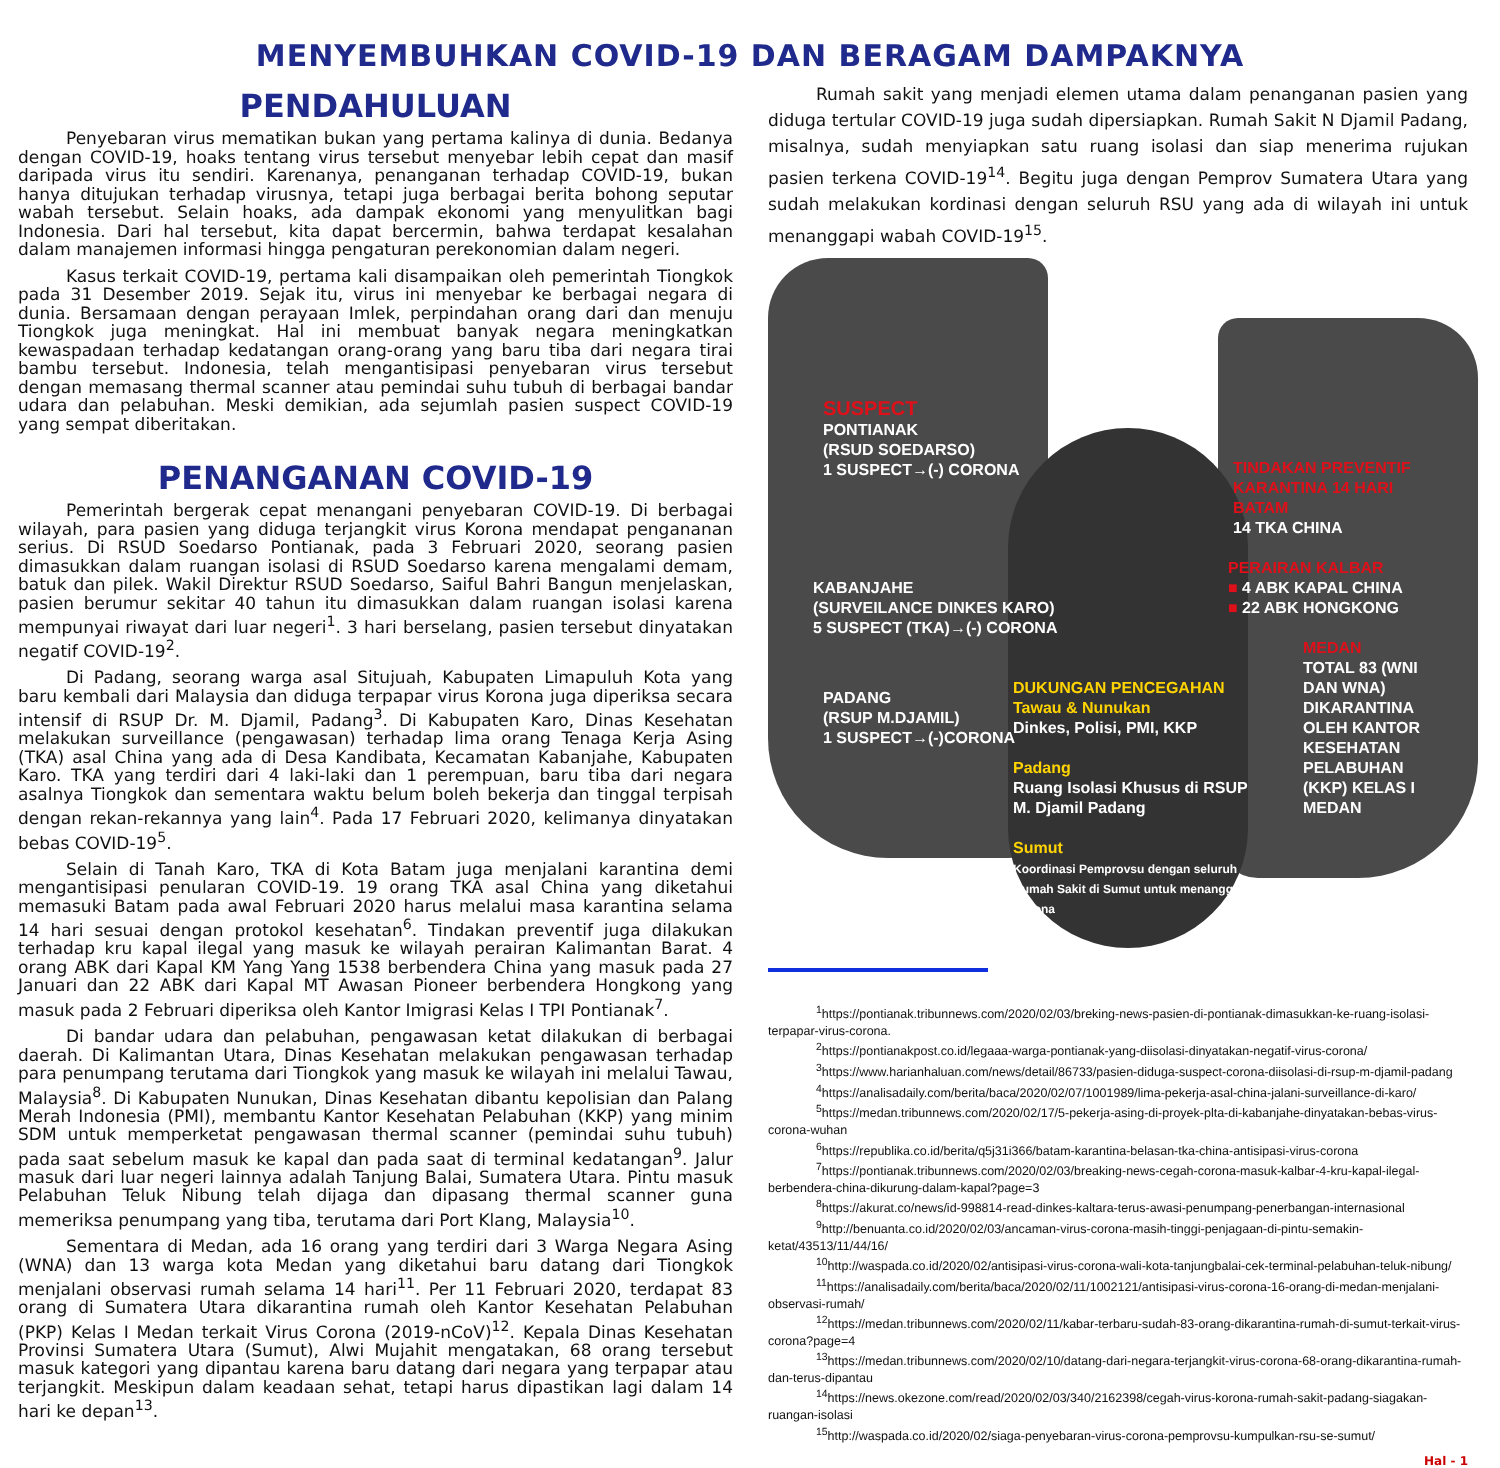MENYEMBUHKAN COVID-19 DAN BERAGAM DAMPAKNYA
PENDAHULUAN
Penyebaran virus mematikan bukan yang pertama kalinya di dunia. Bedanya dengan COVID-19, hoaks tentang virus tersebut menyebar lebih cepat dan masif daripada virus itu sendiri. Karenanya, penanganan terhadap COVID-19, bukan hanya ditujukan terhadap virusnya, tetapi juga berbagai berita bohong seputar wabah tersebut. Selain hoaks, ada dampak ekonomi yang menyulitkan bagi Indonesia. Dari hal tersebut, kita dapat bercermin, bahwa terdapat kesalahan dalam manajemen informasi hingga pengaturan perekonomian dalam negeri.
Kasus terkait COVID-19, pertama kali disampaikan oleh pemerintah Tiongkok pada 31 Desember 2019. Sejak itu, virus ini menyebar ke berbagai negara di dunia. Bersamaan dengan perayaan Imlek, perpindahan orang dari dan menuju Tiongkok juga meningkat. Hal ini membuat banyak negara meningkatkan kewaspadaan terhadap kedatangan orang-orang yang baru tiba dari negara tirai bambu tersebut. Indonesia, telah mengantisipasi penyebaran virus tersebut dengan memasang thermal scanner atau pemindai suhu tubuh di berbagai bandar udara dan pelabuhan. Meski demikian, ada sejumlah pasien suspect COVID-19 yang sempat diberitakan.
PENANGANAN COVID-19
Pemerintah bergerak cepat menangani penyebaran COVID-19. Di berbagai wilayah, para pasien yang diduga terjangkit virus Korona mendapat pengananan serius. Di RSUD Soedarso Pontianak, pada 3 Februari 2020, seorang pasien dimasukkan dalam ruangan isolasi di RSUD Soedarso karena mengalami demam, batuk dan pilek. Wakil Direktur RSUD Soedarso, Saiful Bahri Bangun menjelaskan, pasien berumur sekitar 40 tahun itu dimasukkan dalam ruangan isolasi karena mempunyai riwayat dari luar negeri<sup>1</sup>. 3 hari berselang, pasien tersebut dinyatakan negatif COVID-19<sup>2</sup>.
Di Padang, seorang warga asal Situjuah, Kabupaten Limapuluh Kota yang baru kembali dari Malaysia dan diduga terpapar virus Korona juga diperiksa secara intensif di RSUP Dr. M. Djamil, Padang<sup>3</sup>. Di Kabupaten Karo, Dinas Kesehatan melakukan surveillance (pengawasan) terhadap lima orang Tenaga Kerja Asing (TKA) asal China yang ada di Desa Kandibata, Kecamatan Kabanjahe, Kabupaten Karo. TKA yang terdiri dari 4 laki-laki dan 1 perempuan, baru tiba dari negara asalnya Tiongkok dan sementara waktu belum boleh bekerja dan tinggal terpisah dengan rekan-rekannya yang lain<sup>4</sup>. Pada 17 Februari 2020, kelimanya dinyatakan bebas COVID-19<sup>5</sup>.
Selain di Tanah Karo, TKA di Kota Batam juga menjalani karantina demi mengantisipasi penularan COVID-19. 19 orang TKA asal China yang diketahui memasuki Batam pada awal Februari 2020 harus melalui masa karantina selama 14 hari sesuai dengan protokol kesehatan<sup>6</sup>. Tindakan preventif juga dilakukan terhadap kru kapal ilegal yang masuk ke wilayah perairan Kalimantan Barat. 4 orang ABK dari Kapal KM Yang Yang 1538 berbendera China yang masuk pada 27 Januari dan 22 ABK dari Kapal MT Awasan Pioneer berbendera Hongkong yang masuk pada 2 Februari diperiksa oleh Kantor Imigrasi Kelas I TPI Pontianak<sup>7</sup>.
Di bandar udara dan pelabuhan, pengawasan ketat dilakukan di berbagai daerah. Di Kalimantan Utara, Dinas Kesehatan melakukan pengawasan terhadap para penumpang terutama dari Tiongkok yang masuk ke wilayah ini melalui Tawau, Malaysia<sup>8</sup>. Di Kabupaten Nunukan, Dinas Kesehatan dibantu kepolisian dan Palang Merah Indonesia (PMI), membantu Kantor Kesehatan Pelabuhan (KKP) yang minim SDM untuk memperketat pengawasan thermal scanner (pemindai suhu tubuh) pada saat sebelum masuk ke kapal dan pada saat di terminal kedatangan<sup>9</sup>. Jalur masuk dari luar negeri lainnya adalah Tanjung Balai, Sumatera Utara. Pintu masuk Pelabuhan Teluk Nibung telah dijaga dan dipasang thermal scanner guna memeriksa penumpang yang tiba, terutama dari Port Klang, Malaysia<sup>10</sup>.
Sementara di Medan, ada 16 orang yang terdiri dari 3 Warga Negara Asing (WNA) dan 13 warga kota Medan yang diketahui baru datang dari Tiongkok menjalani observasi rumah selama 14 hari<sup>11</sup>. Per 11 Februari 2020, terdapat 83 orang di Sumatera Utara dikarantina rumah oleh Kantor Kesehatan Pelabuhan (PKP) Kelas I Medan terkait Virus Corona (2019-nCoV)<sup>12</sup>. Kepala Dinas Kesehatan Provinsi Sumatera Utara (Sumut), Alwi Mujahit mengatakan, 68 orang tersebut masuk kategori yang dipantau karena baru datang dari negara yang terpapar atau terjangkit. Meskipun dalam keadaan sehat, tetapi harus dipastikan lagi dalam 14 hari ke depan<sup>13</sup>.
Rumah sakit yang menjadi elemen utama dalam penanganan pasien yang diduga tertular COVID-19 juga sudah dipersiapkan. Rumah Sakit N Djamil Padang, misalnya, sudah menyiapkan satu ruang isolasi dan siap menerima rujukan pasien terkena COVID-19<sup>14</sup>. Begitu juga dengan Pemprov Sumatera Utara yang sudah melakukan kordinasi dengan seluruh RSU yang ada di wilayah ini untuk menanggapi wabah COVID-19<sup>15</sup>.
SUSPECT
PONTIANAK
(RSUD SOEDARSO)
1 SUSPECT→(-) CORONA
KABANJAHE
(SURVEILANCE DINKES KARO)
5 SUSPECT (TKA)→(-) CORONA
PADANG
(RSUP M.DJAMIL)
1 SUSPECT→(-)CORONA
TINDAKAN PREVENTIF
KARANTINA 14 HARI
BATAM
14 TKA CHINA
PERAIRAN KALBAR
■ 4 ABK KAPAL CHINA
■ 22 ABK HONGKONG
MEDAN
TOTAL 83 (WNI
DAN WNA)
DIKARANTINA
OLEH KANTOR
KESEHATAN
PELABUHAN
(KKP) KELAS I
MEDAN
DUKUNGAN PENCEGAHAN
Tawau & Nunukan
Dinkes, Polisi, PMI, KKP
Padang
Ruang Isolasi Khusus di RSUP M. Djamil Padang
Sumut
Koordinasi Pemprovsu dengan seluruh Rumah Sakit di Sumut untuk menanggapi Korona
<sup>1</sup> https://pontianak.tribunnews.com/2020/02/03/breking-news-pasien-di-pontianak-dimasukkan-ke-ruang-isolasi-terpapar-virus-corona.
<sup>2</sup> https://pontianakpost.co.id/legaaa-warga-pontianak-yang-diisolasi-dinyatakan-negatif-virus-corona/
<sup>3</sup> https://www.harianhaluan.com/news/detail/86733/pasien-diduga-suspect-corona-diisolasi-di-rsup-m-djamil-padang
<sup>4</sup> https://analisadaily.com/berita/baca/2020/02/07/1001989/lima-pekerja-asal-china-jalani-surveillance-di-karo/
<sup>5</sup> https://medan.tribunnews.com/2020/02/17/5-pekerja-asing-di-proyek-plta-di-kabanjahe-dinyatakan-bebas-virus-corona-wuhan
<sup>6</sup> https://republika.co.id/berita/q5j31i366/batam-karantina-belasan-tka-china-antisipasi-virus-corona
<sup>7</sup> https://pontianak.tribunnews.com/2020/02/03/breaking-news-cegah-corona-masuk-kalbar-4-kru-kapal-ilegal-berbendera-china-dikurung-dalam-kapal?page=3
<sup>8</sup> https://akurat.co/news/id-998814-read-dinkes-kaltara-terus-awasi-penumpang-penerbangan-internasional
<sup>9</sup> http://benuanta.co.id/2020/02/03/ancaman-virus-corona-masih-tinggi-penjagaan-di-pintu-semakin-ketat/43513/11/44/16/
<sup>10</sup> http://waspada.co.id/2020/02/antisipasi-virus-corona-wali-kota-tanjungbalai-cek-terminal-pelabuhan-teluk-nibung/
<sup>11</sup> https://analisadaily.com/berita/baca/2020/02/11/1002121/antisipasi-virus-corona-16-orang-di-medan-menjalani-observasi-rumah/
<sup>12</sup> https://medan.tribunnews.com/2020/02/11/kabar-terbaru-sudah-83-orang-dikarantina-rumah-di-sumut-terkait-virus-corona?page=4
<sup>13</sup> https://medan.tribunnews.com/2020/02/10/datang-dari-negara-terjangkit-virus-corona-68-orang-dikarantina-rumah-dan-terus-dipantau
<sup>14</sup> https://news.okezone.com/read/2020/02/03/340/2162398/cegah-virus-korona-rumah-sakit-padang-siagakan-ruangan-isolasi
<sup>15</sup> http://waspada.co.id/2020/02/siaga-penyebaran-virus-corona-pemprovsu-kumpulkan-rsu-se-sumut/
Hal - 1